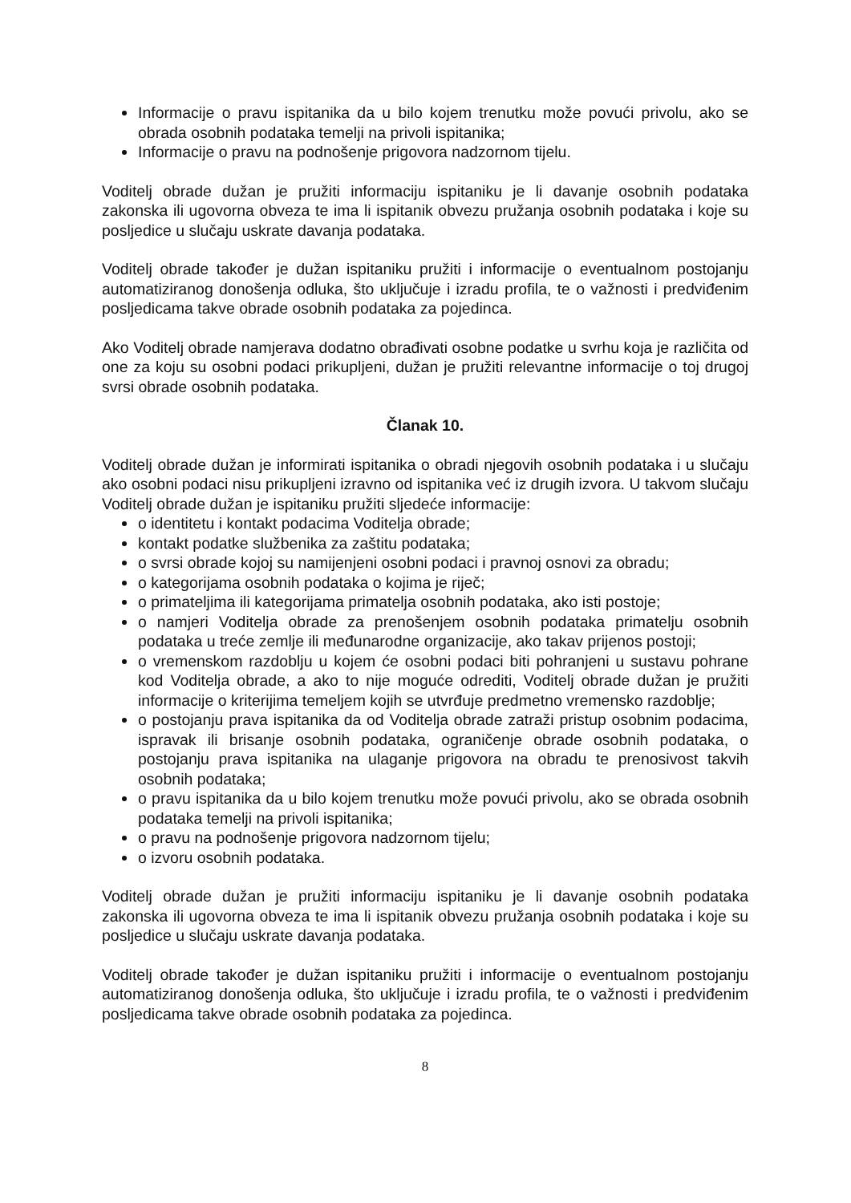Informacije o pravu ispitanika da u bilo kojem trenutku može povući privolu, ako se obrada osobnih podataka temelji na privoli ispitanika;
Informacije o pravu na podnošenje prigovora nadzornom tijelu.
Voditelj obrade dužan je pružiti informaciju ispitaniku je li davanje osobnih podataka zakonska ili ugovorna obveza te ima li ispitanik obvezu pružanja osobnih podataka i koje su posljedice u slučaju uskrate davanja podataka.
Voditelj obrade također je dužan ispitaniku pružiti i informacije o eventualnom postojanju automatiziranog donošenja odluka, što uključuje i izradu profila, te o važnosti i predviđenim posljedicama takve obrade osobnih podataka za pojedinca.
Ako Voditelj obrade namjerava dodatno obrađivati osobne podatke u svrhu koja je različita od one za koju su osobni podaci prikupljeni, dužan je pružiti relevantne informacije o toj drugoj svrsi obrade osobnih podataka.
Članak 10.
Voditelj obrade dužan je informirati ispitanika o obradi njegovih osobnih podataka i u slučaju ako osobni podaci nisu prikupljeni izravno od ispitanika već iz drugih izvora. U takvom slučaju Voditelj obrade dužan je ispitaniku pružiti sljedeće informacije:
o identitetu i kontakt podacima Voditelja obrade;
kontakt podatke službenika za zaštitu podataka;
o svrsi obrade kojoj su namijenjeni osobni podaci i pravnoj osnovi za obradu;
o kategorijama osobnih podataka o kojima je riječ;
o primateljima ili kategorijama primatelja osobnih podataka, ako isti postoje;
o namjeri Voditelja obrade za prenošenjem osobnih podataka primatelju osobnih podataka u treće zemlje ili međunarodne organizacije, ako takav prijenos postoji;
o vremenskom razdoblju u kojem će osobni podaci biti pohranjeni u sustavu pohrane kod Voditelja obrade, a ako to nije moguće odrediti, Voditelj obrade dužan je pružiti informacije o kriterijima temeljem kojih se utvrđuje predmetno vremensko razdoblje;
o postojanju prava ispitanika da od Voditelja obrade zatraži pristup osobnim podacima, ispravak ili brisanje osobnih podataka, ograničenje obrade osobnih podataka, o postojanju prava ispitanika na ulaganje prigovora na obradu te prenosivost takvih osobnih podataka;
o pravu ispitanika da u bilo kojem trenutku može povući privolu, ako se obrada osobnih podataka temelji na privoli ispitanika;
o pravu na podnošenje prigovora nadzornom tijelu;
o izvoru osobnih podataka.
Voditelj obrade dužan je pružiti informaciju ispitaniku je li davanje osobnih podataka zakonska ili ugovorna obveza te ima li ispitanik obvezu pružanja osobnih podataka i koje su posljedice u slučaju uskrate davanja podataka.
Voditelj obrade također je dužan ispitaniku pružiti i informacije o eventualnom postojanju automatiziranog donošenja odluka, što uključuje i izradu profila, te o važnosti i predviđenim posljedicama takve obrade osobnih podataka za pojedinca.
8